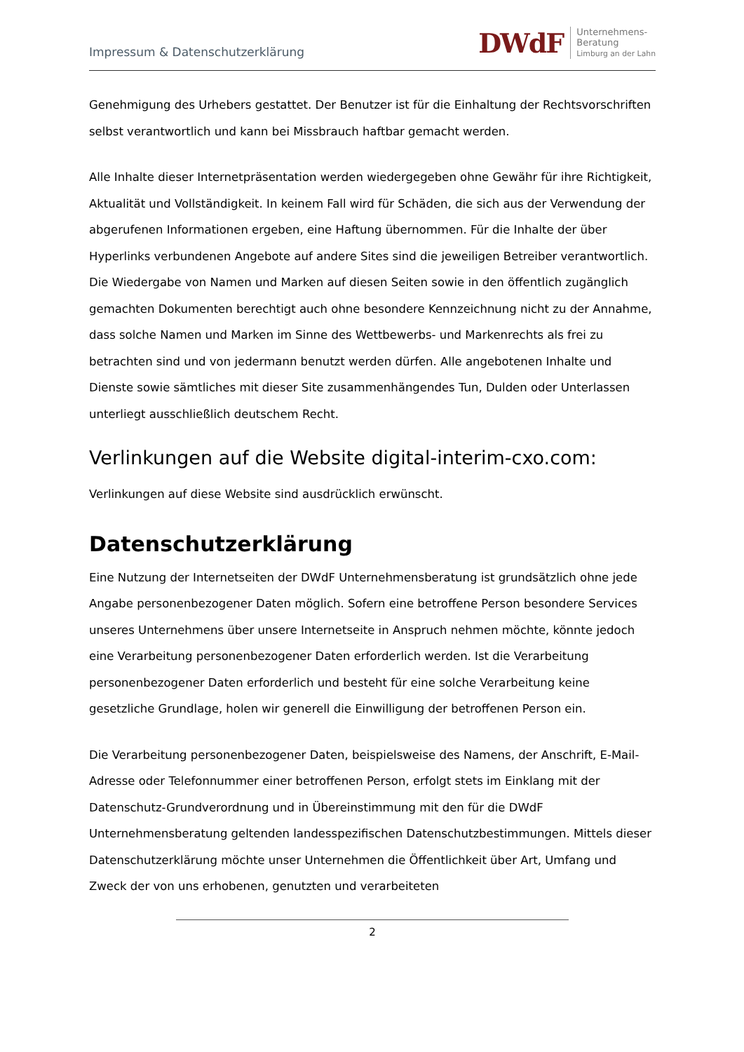Impressum & Datenschutzerklärung
DWdF Unternehmens-
Beratung
Limburg an der Lahn
Genehmigung des Urhebers gestattet. Der Benutzer ist für die Einhaltung der Rechtsvorschriften selbst verantwortlich und kann bei Missbrauch haftbar gemacht werden.
Alle Inhalte dieser Internetpräsentation werden wiedergegeben ohne Gewähr für ihre Richtigkeit, Aktualität und Vollständigkeit. In keinem Fall wird für Schäden, die sich aus der Verwendung der abgerufenen Informationen ergeben, eine Haftung übernommen. Für die Inhalte der über Hyperlinks verbundenen Angebote auf andere Sites sind die jeweiligen Betreiber verantwortlich. Die Wiedergabe von Namen und Marken auf diesen Seiten sowie in den öffentlich zugänglich gemachten Dokumenten berechtigt auch ohne besondere Kennzeichnung nicht zu der Annahme, dass solche Namen und Marken im Sinne des Wettbewerbs- und Markenrechts als frei zu betrachten sind und von jedermann benutzt werden dürfen. Alle angebotenen Inhalte und Dienste sowie sämtliches mit dieser Site zusammenhängendes Tun, Dulden oder Unterlassen unterliegt ausschließlich deutschem Recht.
Verlinkungen auf die Website digital-interim-cxo.com:
Verlinkungen auf diese Website sind ausdrücklich erwünscht.
Datenschutzerklärung
Eine Nutzung der Internetseiten der DWdF Unternehmensberatung ist grundsätzlich ohne jede Angabe personenbezogener Daten möglich. Sofern eine betroffene Person besondere Services unseres Unternehmens über unsere Internetseite in Anspruch nehmen möchte, könnte jedoch eine Verarbeitung personenbezogener Daten erforderlich werden. Ist die Verarbeitung personenbezogener Daten erforderlich und besteht für eine solche Verarbeitung keine gesetzliche Grundlage, holen wir generell die Einwilligung der betroffenen Person ein.
Die Verarbeitung personenbezogener Daten, beispielsweise des Namens, der Anschrift, E-Mail-Adresse oder Telefonnummer einer betroffenen Person, erfolgt stets im Einklang mit der Datenschutz-Grundverordnung und in Übereinstimmung mit den für die DWdF Unternehmensberatung geltenden landesspezifischen Datenschutzbestimmungen. Mittels dieser Datenschutzerklärung möchte unser Unternehmen die Öffentlichkeit über Art, Umfang und Zweck der von uns erhobenen, genutzten und verarbeiteten
2